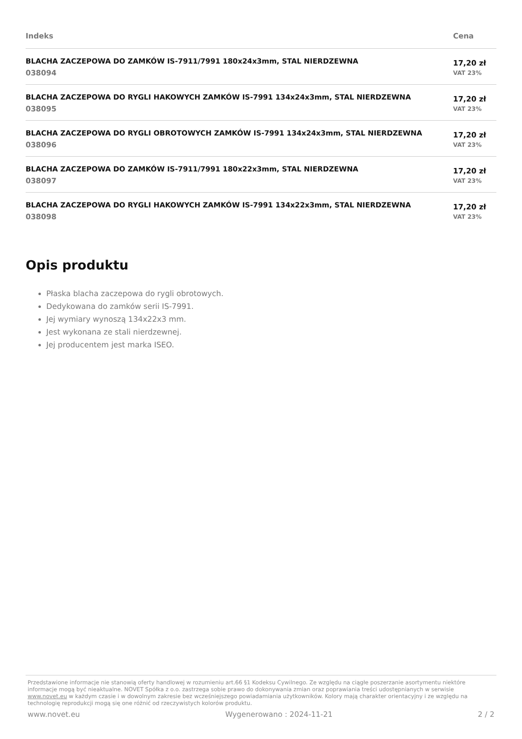| Indeks | Cena |
| --- | --- |
| BLACHA ZACZEPOWA DO ZAMKÓW IS-7911/7991 180x24x3mm, STAL NIERDZEWNA 038094 | 17,20 zł VAT 23% |
| BLACHA ZACZEPOWA DO RYGLI HAKOWYCH ZAMKÓW IS-7991 134x24x3mm, STAL NIERDZEWNA 038095 | 17,20 zł VAT 23% |
| BLACHA ZACZEPOWA DO RYGLI OBROTOWYCH ZAMKÓW IS-7991 134x24x3mm, STAL NIERDZEWNA 038096 | 17,20 zł VAT 23% |
| BLACHA ZACZEPOWA DO ZAMKÓW IS-7911/7991 180x22x3mm, STAL NIERDZEWNA 038097 | 17,20 zł VAT 23% |
| BLACHA ZACZEPOWA DO RYGLI HAKOWYCH ZAMKÓW IS-7991 134x22x3mm, STAL NIERDZEWNA 038098 | 17,20 zł VAT 23% |
Opis produktu
Płaska blacha zaczepowa do rygli obrotowych.
Dedykowana do zamków serii IS-7991.
Jej wymiary wynoszą 134x22x3 mm.
Jest wykonana ze stali nierdzewnej.
Jej producentem jest marka ISEO.
Przedstawione informacje nie stanowią oferty handlowej w rozumieniu art.66 §1 Kodeksu Cywilnego. Ze względu na ciągłe poszerzanie asortymentu niektóre informacje mogą być nieaktualne. NOVET Spółka z o.o. zastrzega sobie prawo do dokonywania zmian oraz poprawiania treści udostępnianych w serwisie www.novet.eu w każdym czasie i w dowolnym zakresie bez wcześniejszego powiadamiania użytkowników. Kolory mają charakter orientacyjny i ze względu na technologię reprodukcji mogą się one różnić od rzeczywistych kolorów produktu.
www.novet.eu Wygenerowano : 2024-11-21 2 / 2